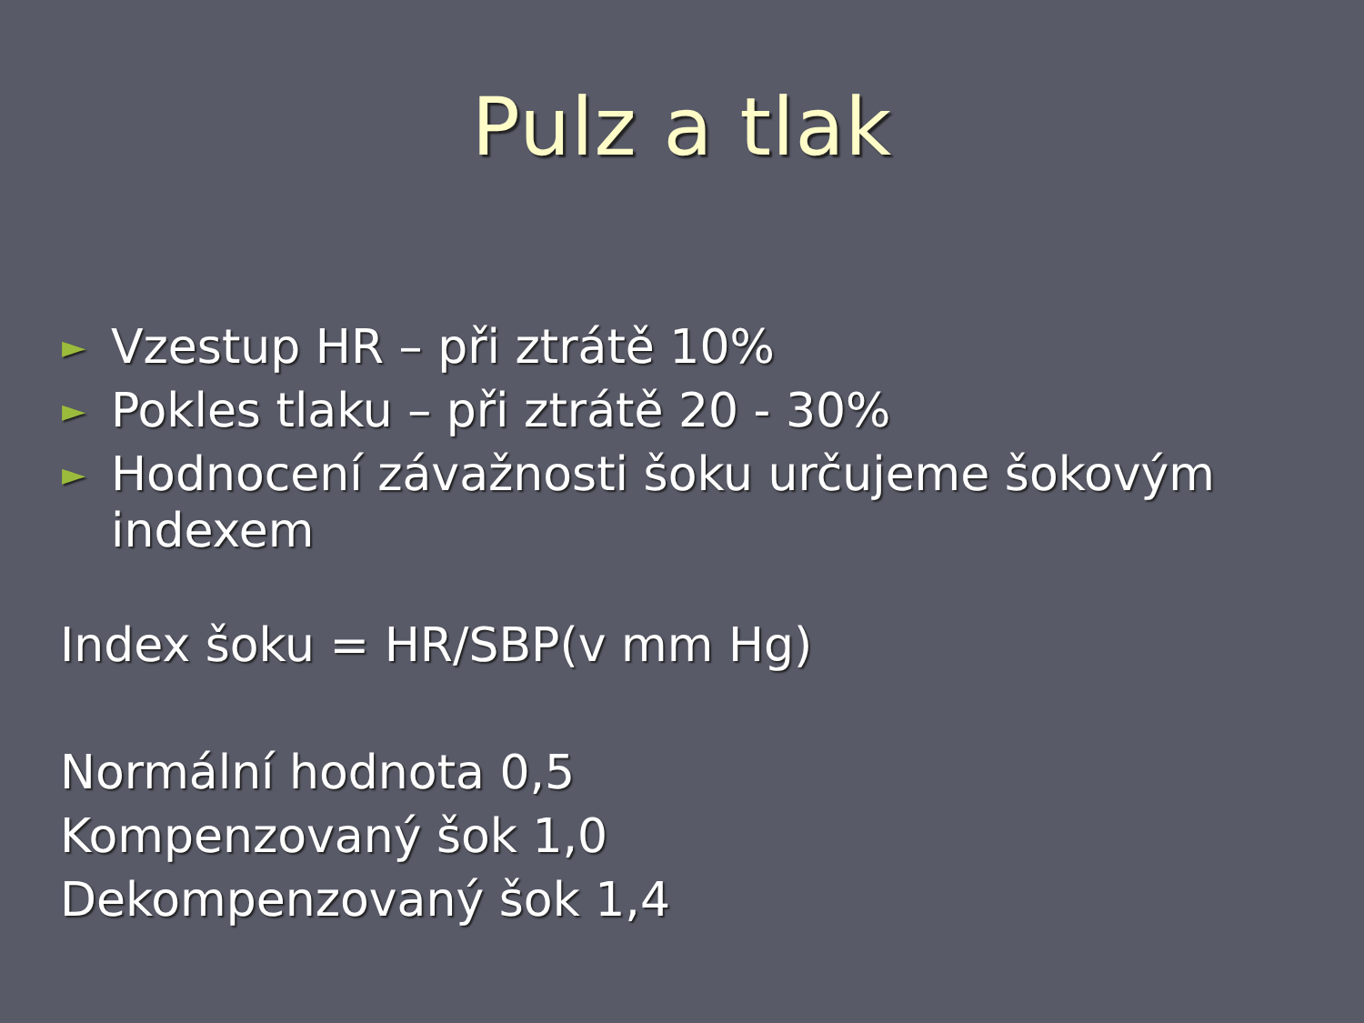Pulz a tlak
► Vzestup HR – při ztrátě 10%
► Pokles tlaku – při ztrátě 20 - 30%
► Hodnocení závažnosti šoku určujeme šokovým indexem
Index šoku = HR/SBP(v mm Hg)
Normální hodnota 0,5
Kompenzovaný šok 1,0
Dekompenzovaný šok 1,4